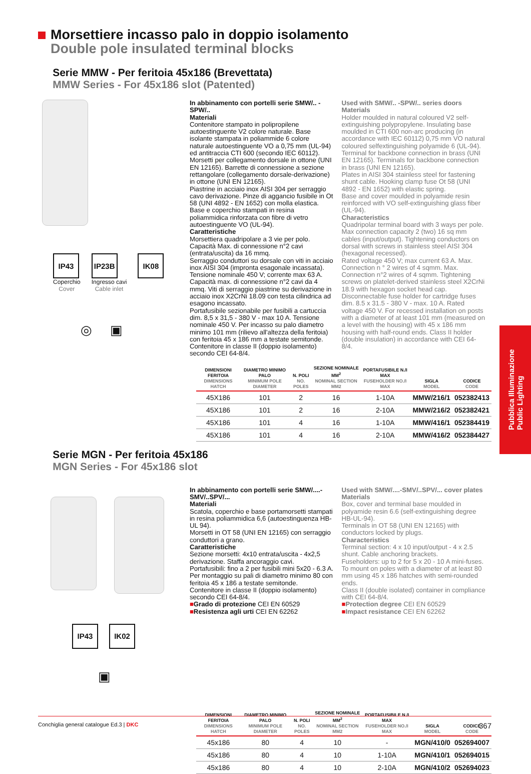Morsettiere incasso palo in doppio isolamento
Double pole insulated terminal blocks
Serie MMW - Per feritoia 45x186 (Brevettata)
MMW Series - For 45x186 slot (Patented)
IP43
Coperchio
Cover
IP23B
Ingresso cavi
Cable inlet
IK08
◎ ▣
In abbinamento con portelli serie SMW/.. -SPW/..
Materiali
Contenitore stampato in polipropilene autoestinguente V2 colore naturale. Base isolante stampata in poliammide 6 colore naturale autoestinguente VO a 0,75 mm (UL-94) ed antitraccia CTI 600 (secondo IEC 60112). Morsetti per collegamento dorsale in ottone (UNI EN 12165). Barrette di connessione a sezione rettangolare (collegamento dorsale-derivazione) in ottone (UNI EN 12165).
Piastrine in acciaio inox AISI 304 per serraggio cavo derivazione. Pinze di aggancio fusibile in Ot 58 (UNI 4892 - EN 1652) con molla elastica. Base e coperchio stampati in resina poliammidica rinforzata con fibre di vetro autoestinguente VO (UL-94).
Caratteristiche
Morsettiera quadripolare a 3 vie per polo. Capacità Max. di connessione n°2 cavi (entrata/uscita) da 16 mmq.
Serraggio conduttori su dorsale con viti in acciaio inox AISI 304 (impronta esagonale incassata). Tensione nominale 450 V; corrente max 63 A. Capacità max. di connessione n°2 cavi da 4 mmq. Viti di serraggio piastrine su derivazione in acciaio inox X2CrNi 18.09 con testa cilindrica ad esagono incassato.
Portafusibile sezionabile per fusibili a cartuccia dim. 8,5 x 31,5 - 380 V - max 10 A. Tensione nominale 450 V. Per incasso su palo diametro minimo 101 mm (rilievo all'altezza della feritoia) con feritoia 45 x 186 mm a testate semitonde. Contenitore in classe II (doppio isolamento) secondo CEI 64-8/4.
Used with SMW/.. -SPW/.. series doors
Materials
Holder moulded in natural coloured V2 self-extinguishing polypropylene. Insulating base moulded in CTI 600 non-arc producing (in accordance with IEC 60112) 0,75 mm VO natural coloured selfextinguishing polyamide 6 (UL-94). Terminal for backbone connection in brass (UNI EN 12165). Terminals for backbone connection in brass (UNI EN 12165).
Plates in AISI 304 stainless steel for fastening shunt cable. Hooking clamp fuse Ot 58 (UNI 4892 - EN 1652) with elastic spring.
Base and cover moulded in polyamide resin reinforced with VO self-extinguishing glass fiber (UL-94).
Characteristics
Quadripolar terminal board with 3 ways per pole. Max connection capacity 2 (two) 16 sq mm cables (input/output). Tightening conductors on dorsal with screws in stainless steel AISI 304 (hexagonal recessed).
Rated voltage 450 V; max current 63 A. Max. Connection n ° 2 wires of 4 sqmm. Max. Connection n°2 wires of 4 sqmm. Tightening screws on platelet-derived stainless steel X2CrNi 18.9 with hexagon socket head cap. Disconnectable fuse holder for cartridge fuses dim. 8.5 x 31.5 - 380 V - max. 10 A. Rated voltage 450 V. For recessed installation on posts with a diameter of at least 101 mm (measured on a level with the housing) with 45 x 186 mm housing with half-round ends. Class II holder (double insulation) in accordance with CEI 64-8/4.
| DIMENSIONI FERITOIA DIMENSIONS HATCH | DIAMETRO MINIMO PALO MINIMUM POLE DIAMETER | N. POLI NO. POLES | SEZIONE NOMINALE MM<sup>2</sup> NOMINAL SECTION MM2 | PORTAFUSIBILE N./I MAX FUSEHOLDER NO./I MAX | SIGLA MODEL | CODICE CODE |
| --- | --- | --- | --- | --- | --- | --- |
| 45X186 | 101 | 2 | 16 | 1-10A | MMW/216/1 | 052382413 |
| 45X186 | 101 | 2 | 16 | 2-10A | MMW/216/2 | 052382421 |
| 45X186 | 101 | 4 | 16 | 1-10A | MMW/416/1 | 052384419 |
| 45X186 | 101 | 4 | 16 | 2-10A | MMW/416/2 | 052384427 |
Serie MGN - Per feritoia 45x186
MGN Series - For 45x186 slot
IP43 IK02
▣
In abbinamento con portelli serie SMW/....-SMV/..SPV/...
Materiali
Scatola, coperchio e base portamorsetti stampati in resina poliammidica 6,6 (autoestinguenza HB-UL 94).
Morsetti in OT 58 (UNI EN 12165) con serraggio conduttori a grano.
Caratteristiche
Sezione morsetti: 4x10 entrata/uscita - 4x2,5 derivazione. Staffa ancoraggio cavi.
Portafusibili: fino a 2 per fusibili mini 5x20 - 6.3 A. Per montaggio su pali di diametro minimo 80 con feritoia 45 x 186 a testate semitonde. Contenitore in classe II (doppio isolamento) secondo CEI 64-8/4.
■Grado di protezione CEI EN 60529
■Resistenza agli urti CEI EN 62262
Used with SMW/....-SMV/..SPV/... cover plates
Materials
Box, cover and terminal base moulded in polyamide resin 6.6 (self-extinguishing degree HB-UL-94).
Terminals in OT 58 (UNI EN 12165) with conductors locked by plugs.
Characteristics
Terminal section: 4 x 10 input/output - 4 x 2.5 shunt. Cable anchoring brackets.
Fuseholders: up to 2 for 5 x 20 - 10 A mini-fuses. To mount on poles with a diameter of at least 80 mm using 45 x 186 hatches with semi-rounded ends.
Class II (double isolated) container in compliance with CEI 64-8/4.
■Protection degree CEI EN 60529
■Impact resistance CEI EN 62262
| DIMENSIONI FERITOIA DIMENSIONS HATCH | DIAMETRO MINIMO PALO MINIMUM POLE DIAMETER | N. POLI NO. POLES | SEZIONE NOMINALE MM<sup>2</sup> NOMINAL SECTION MM2 | PORTAFUSIBILE N./I MAX FUSEHOLDER NO./I MAX | SIGLA MODEL | CODICE CODE |
| --- | --- | --- | --- | --- | --- | --- |
| 45x186 | 80 | 4 | 10 | - | MGN/410/0 | 052694007 |
| 45x186 | 80 | 4 | 10 | 1-10A | MGN/410/1 | 052694015 |
| 45x186 | 80 | 4 | 10 | 2-10A | MGN/410/2 | 052694023 |
Pubblica Illuminazione
Public Lighting
Conchiglia general catalogue Ed.3 | DKC 367